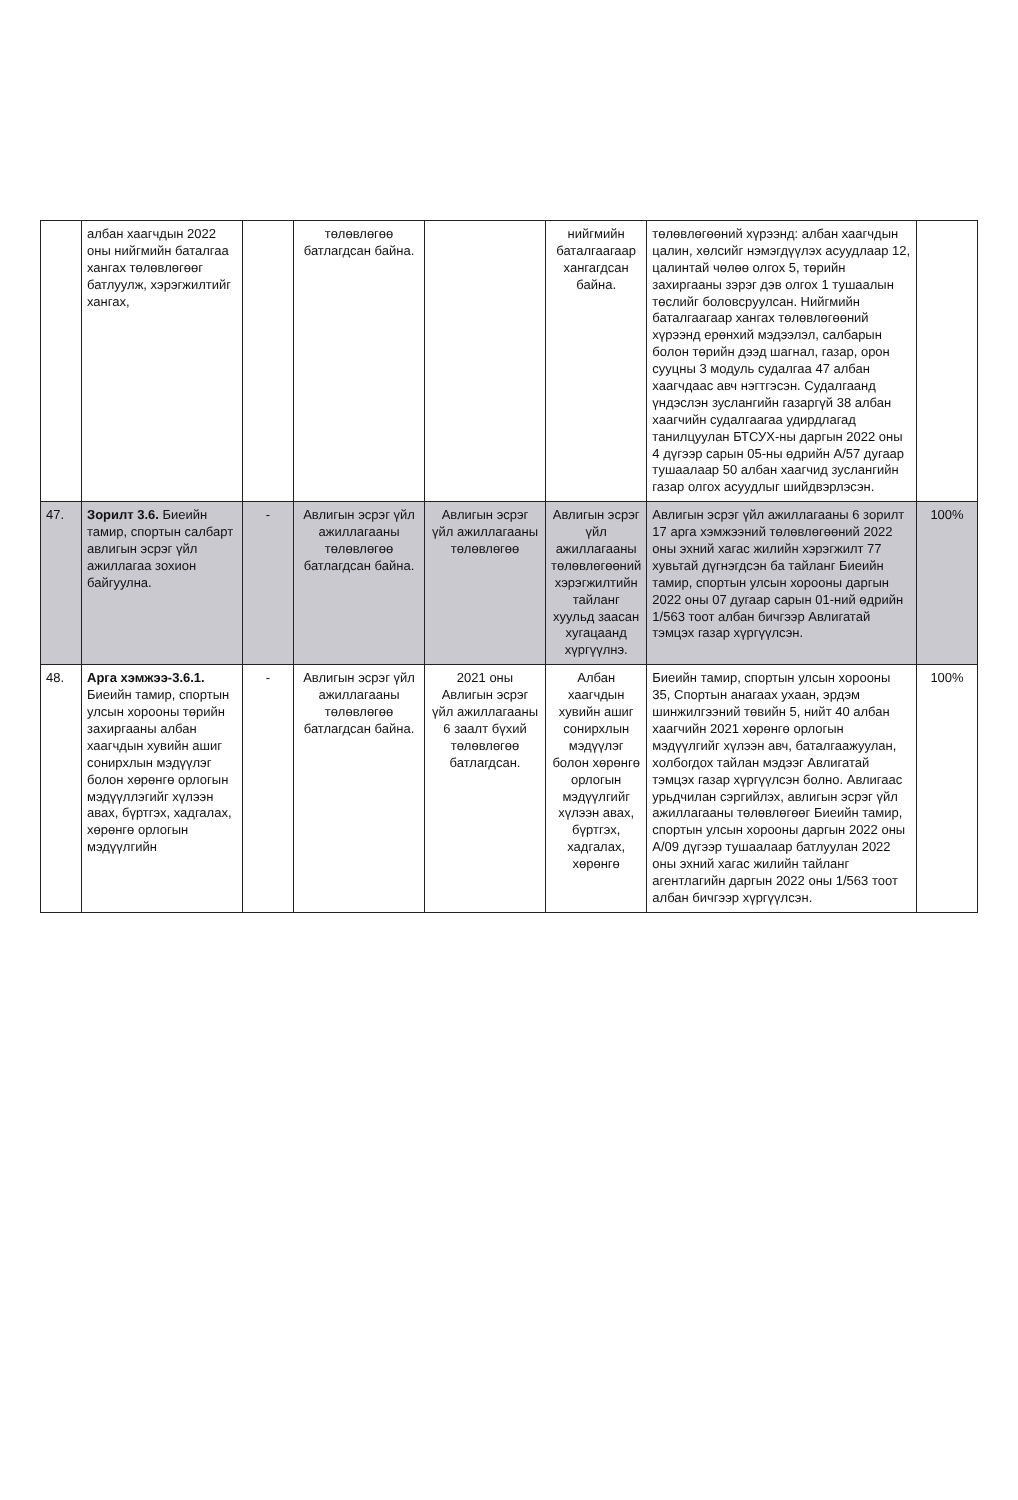| | албан хаагчдын 2022 оны нийгмийн баталгаа хангах төлөвлөгөөг батлуулж, хэрэгжилтийг хангах, | | төлөвлөгөө батлагдсан байна. | | нийгмийн баталгаагаар хангагдсан байна. | төлөвлөгөөний хүрээнд: албан хаагчдын цалин, хөлсийг нэмэгдүүлэх асуудлаар 12, цалинтай чөлөө олгох 5, төрийн захиргааны зэрэг дэв олгох 1 тушаалын төслийг боловсруулсан. Нийгмийн баталгаагаар хангах төлөвлөгөөний хүрээнд ерөнхий мэдээлэл, салбарын болон төрийн дээд шагнал, газар, орон сууцны 3 модуль судалгаа 47 албан хаагчдаас авч нэгтгэсэн. Судалгаанд үндэслэн зуслангийн газаргүй 38 албан хаагчийн судалгаагаа удирдлагад танилцуулан БТСУХ-ны даргын 2022 оны 4 дүгээр сарын 05-ны өдрийн А/57 дугаар тушаалаар 50 албан хаагчид зуслангийн газар олгох асуудлыг шийдвэрлэсэн. | |
| 47. | Зорилт 3.6. Биеийн тамир, спортын салбарт авлигын эсрэг үйл ажиллагаа зохион байгуулна. | - | Авлигын эсрэг үйл ажиллагааны төлөвлөгөө батлагдсан байна. | Авлигын эсрэг үйл ажиллагааны төлөвлөгөө | Авлигын эсрэг үйл ажиллагааны төлөвлөгөөний хэрэгжилтийн тайланг хуульд заасан хугацаанд хүргүүлнэ. | Авлигын эсрэг үйл ажиллагааны 6 зорилт 17 арга хэмжээний төлөвлөгөөний 2022 оны эхний хагас жилийн хэрэгжилт 77 хувьтай дүгнэгдсэн ба тайланг Биеийн тамир, спортын улсын хорооны даргын 2022 оны 07 дугаар сарын 01-ний өдрийн 1/563 тоот албан бичгээр Авлигатай тэмцэх газар хүргүүлсэн. | 100% |
| 48. | Арга хэмжээ-3.6.1. Биеийн тамир, спортын улсын хорооны төрийн захиргааны албан хаагчдын хувийн ашиг сонирхлын мэдүүлэг болон хөрөнгө орлогын мэдүүллэгийг хүлээн авах, бүртгэх, хадгалах, хөрөнгө орлогын мэдүүлгийн | - | Авлигын эсрэг үйл ажиллагааны төлөвлөгөө батлагдсан байна. | 2021 оны Авлигын эсрэг үйл ажиллагааны 6 заалт бүхий төлөвлөгөө батлагдсан. | Албан хаагчдын хувийн ашиг сонирхлын мэдүүлэг болон хөрөнгө орлогын мэдүүлгийг хүлээн авах, бүртгэх, хадгалах, хөрөнгө | Биеийн тамир, спортын улсын хорооны 35, Спортын анагаах ухаан, эрдэм шинжилгээний төвийн 5, нийт 40 албан хаагчийн 2021 хөрөнгө орлогын мэдүүлгийг хүлээн авч, баталгаажуулан, холбогдох тайлан мэдээг Авлигатай тэмцэх газар хүргүүлсэн болно. Авлигаас урьдчилан сэргийлэх, авлигын эсрэг үйл ажиллагааны төлөвлөгөөг Биеийн тамир, спортын улсын хорооны даргын 2022 оны А/09 дүгээр тушаалаар батлуулан 2022 оны эхний хагас жилийн тайланг агентлагийн даргын 2022 оны 1/563 тоот албан бичгээр хүргүүлсэн. | 100% |